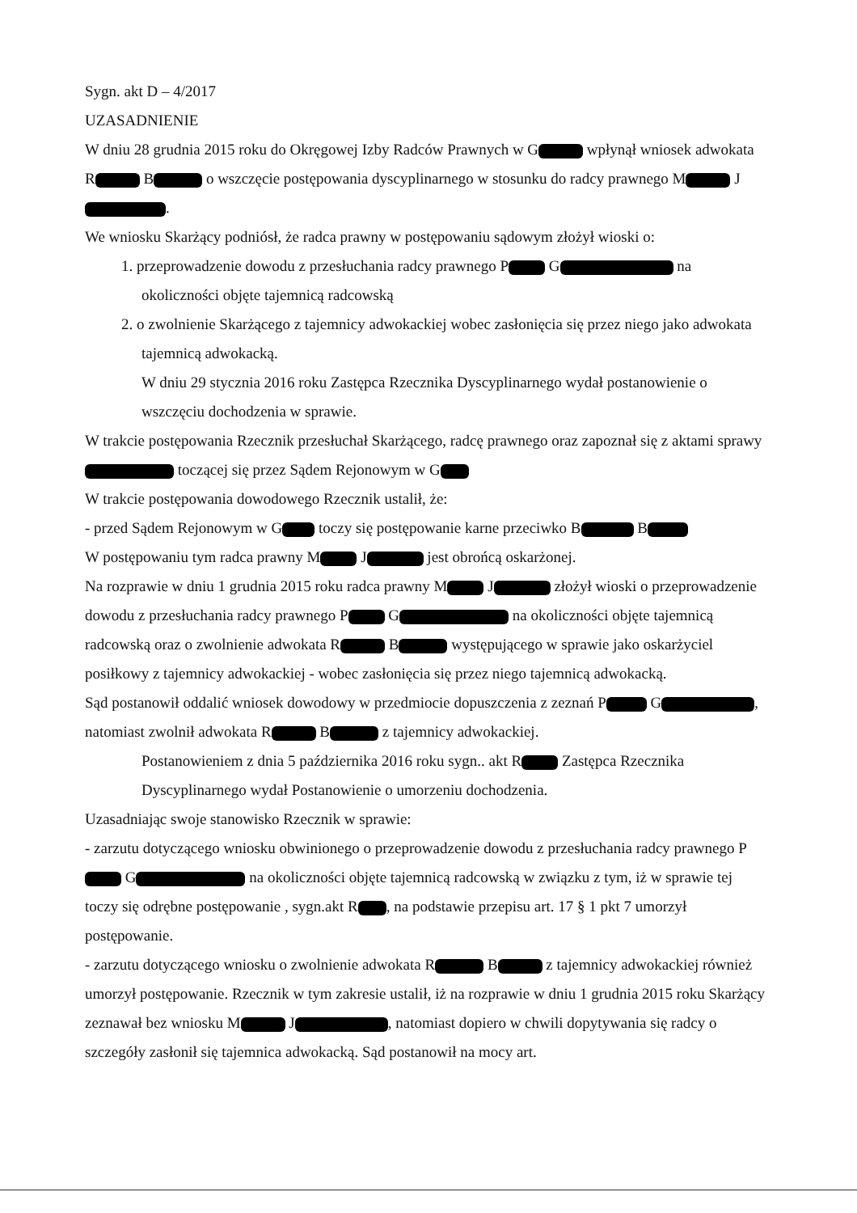Sygn. akt D – 4/2017
UZASADNIENIE
W dniu 28 grudnia 2015 roku do Okręgowej Izby Radców Prawnych w G wpłynął wniosek adwokata R B o wszczęcie postępowania dyscyplinarnego w stosunku do radcy prawnego M J .
We wniosku Skarżący podniósł, że radca prawny w postępowaniu sądowym złożył wioski o:
1. przeprowadzenie dowodu z przesłuchania radcy prawnego P G na okoliczności objęte tajemnicą radcowską
2. o zwolnienie Skarżącego z tajemnicy adwokackiej wobec zasłonięcia się przez niego jako adwokata tajemnicą adwokacką.
W dniu 29 stycznia 2016 roku Zastępca Rzecznika Dyscyplinarnego wydał postanowienie o wszczęciu dochodzenia w sprawie.
W trakcie postępowania Rzecznik przesłuchał Skarżącego, radcę prawnego oraz zapoznał się z aktami sprawy toczącej się przez Sądem Rejonowym w G
W trakcie postępowania dowodowego Rzecznik ustalił, że:
- przed Sądem Rejonowym w G toczy się postępowanie karne przeciwko B B
W postępowaniu tym radca prawny M J jest obrońcą oskarżonej.
Na rozprawie w dniu 1 grudnia 2015 roku radca prawny M J złożył wioski o przeprowadzenie dowodu z przesłuchania radcy prawnego P G na okoliczności objęte tajemnicą radcowską oraz o zwolnienie adwokata R B występującego w sprawie jako oskarżyciel posiłkowy z tajemnicy adwokackiej - wobec zasłonięcia się przez niego tajemnicą adwokacką.
Sąd postanowił oddalić wniosek dowodowy w przedmiocie dopuszczenia z zeznań P G , natomiast zwolnił adwokata R B z tajemnicy adwokackiej.
Postanowieniem z dnia 5 października 2016 roku sygn.. akt R Zastępca Rzecznika Dyscyplinarnego wydał Postanowienie o umorzeniu dochodzenia.
Uzasadniając swoje stanowisko Rzecznik w sprawie:
- zarzutu dotyczącego wniosku obwinionego o przeprowadzenie dowodu z przesłuchania radcy prawnego P G na okoliczności objęte tajemnicą radcowską w związku z tym, iż w sprawie tej toczy się odrębne postępowanie , sygn.akt R , na podstawie przepisu art. 17 § 1 pkt 7 umorzył postępowanie.
- zarzutu dotyczącego wniosku o zwolnienie adwokata R B z tajemnicy adwokackiej również umorzył postępowanie. Rzecznik w tym zakresie ustalił, iż na rozprawie w dniu 1 grudnia 2015 roku Skarżący zeznawał bez wniosku M J , natomiast dopiero w chwili dopytywania się radcy o szczegóły zasłonił się tajemnica adwokacką. Sąd postanowił na mocy art.